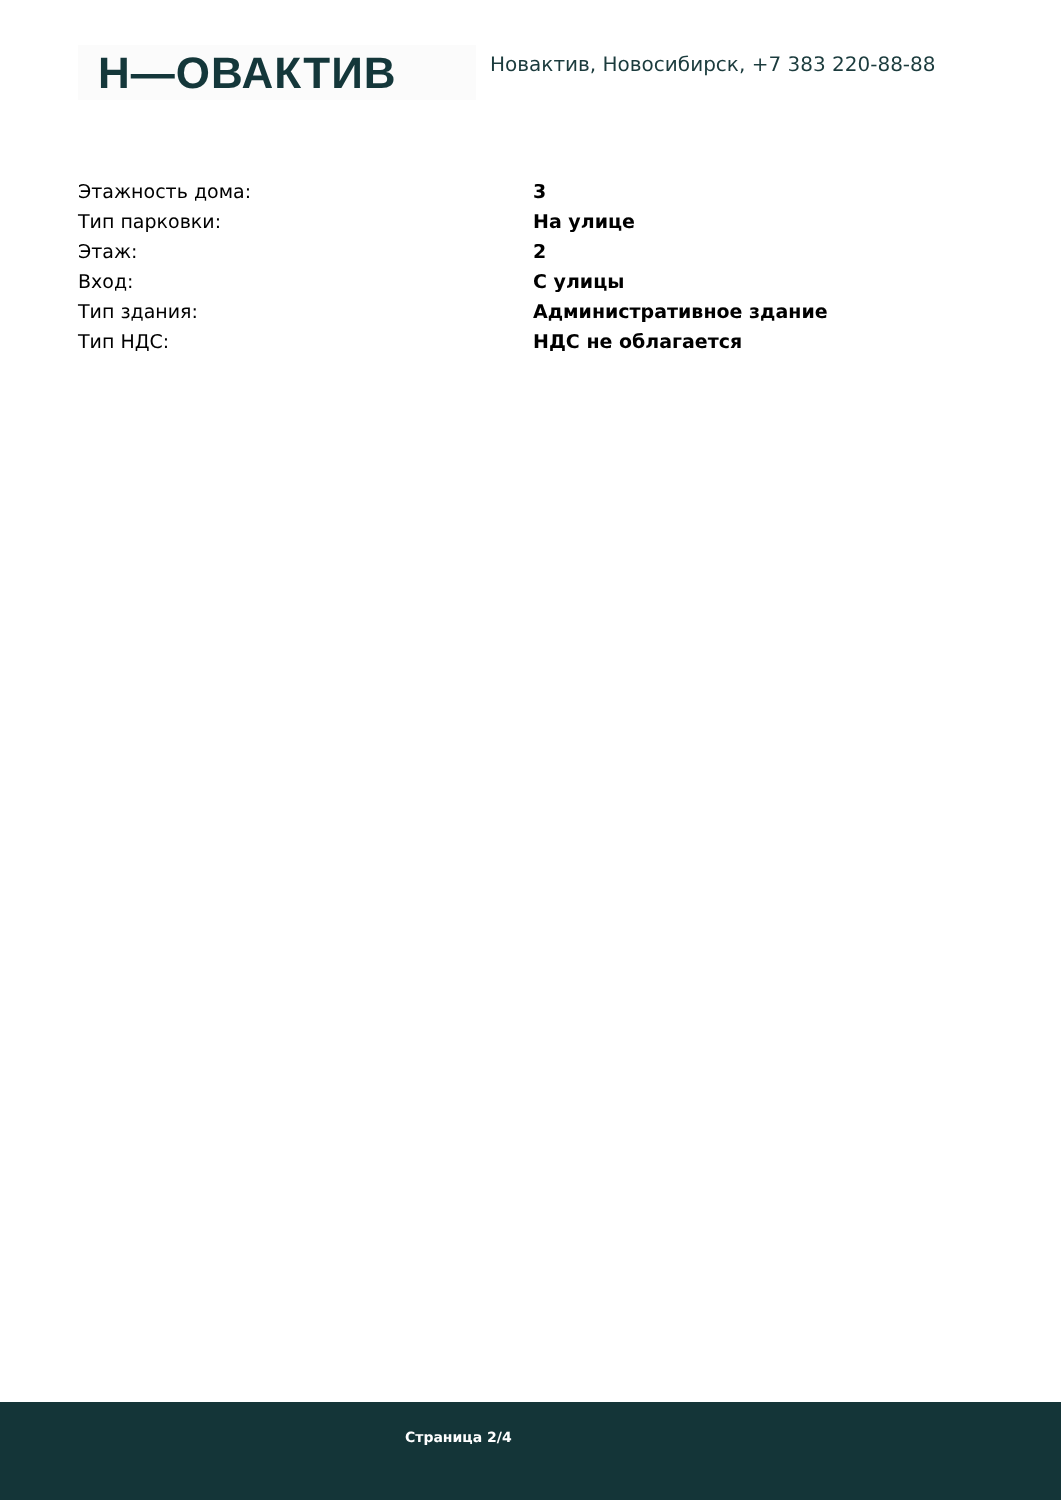Н—ОВАКТИВ
Новактив, Новосибирск, +7 383 220-88-88
| Этажность дома: | 3 |
| Тип парковки: | На улице |
| Этаж: | 2 |
| Вход: | С улицы |
| Тип здания: | Административное здание |
| Тип НДС: | НДС не облагается |
Страница 2/4